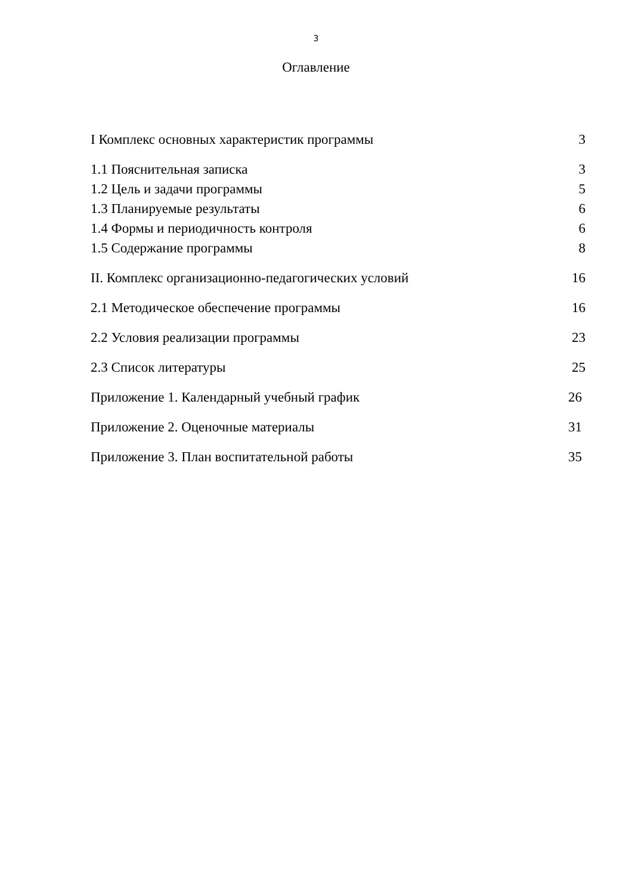3
Оглавление
I Комплекс основных характеристик программы 3
1.1 Пояснительная записка 3
1.2 Цель и задачи программы 5
1.3 Планируемые результаты 6
1.4 Формы и периодичность контроля 6
1.5 Содержание программы 8
II. Комплекс организационно-педагогических условий 16
2.1 Методическое обеспечение программы 16
2.2 Условия реализации программы 23
2.3 Список литературы 25
Приложение 1. Календарный учебный график 26
Приложение 2. Оценочные материалы 31
Приложение 3. План воспитательной работы 35